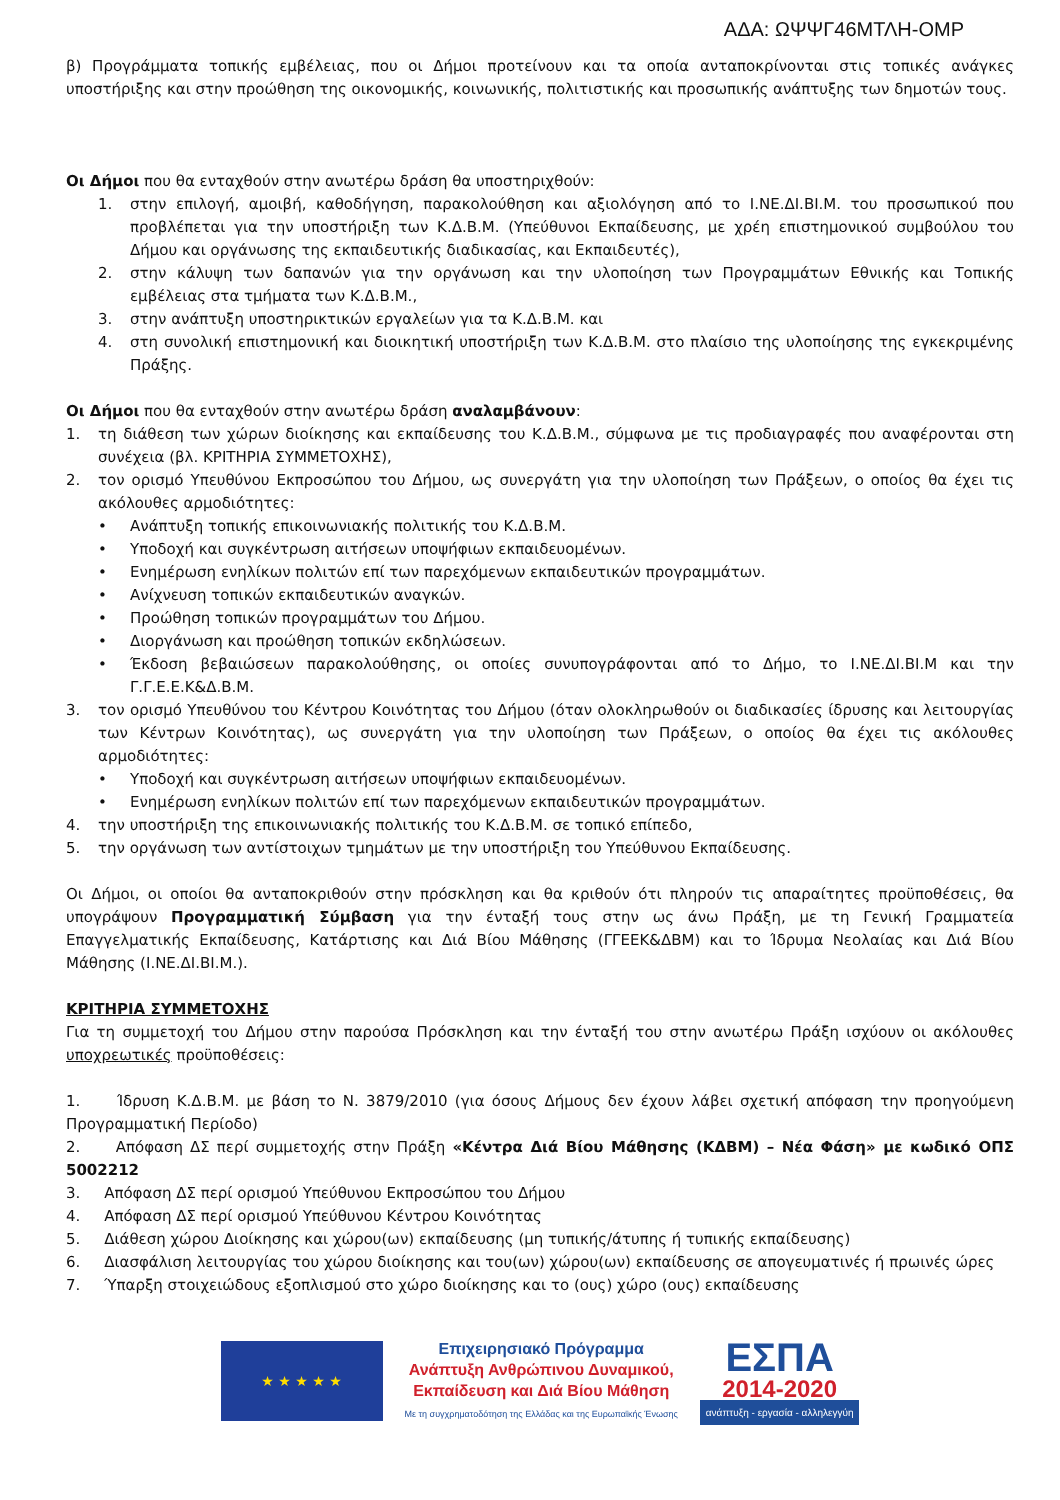ΑΔΑ: ΩΨΨΓ46ΜΤΛΗ-ΟΜΡ
β) Προγράμματα τοπικής εμβέλειας, που οι Δήμοι προτείνουν και τα οποία ανταποκρίνονται στις τοπικές ανάγκες υποστήριξης και στην προώθηση της οικονομικής, κοινωνικής, πολιτιστικής και προσωπικής ανάπτυξης των δημοτών τους.
Οι Δήμοι που θα ενταχθούν στην ανωτέρω δράση θα υποστηριχθούν:
1. στην επιλογή, αμοιβή, καθοδήγηση, παρακολούθηση και αξιολόγηση από το Ι.ΝΕ.ΔΙ.ΒΙ.Μ. του προσωπικού που προβλέπεται για την υποστήριξη των Κ.Δ.Β.Μ. (Υπεύθυνοι Εκπαίδευσης, με χρέη επιστημονικού συμβούλου του Δήμου και οργάνωσης της εκπαιδευτικής διαδικασίας, και Εκπαιδευτές),
2. στην κάλυψη των δαπανών για την οργάνωση και την υλοποίηση των Προγραμμάτων Εθνικής και Τοπικής εμβέλειας στα τμήματα των Κ.Δ.Β.Μ.,
3. στην ανάπτυξη υποστηρικτικών εργαλείων για τα Κ.Δ.Β.Μ. και
4. στη συνολική επιστημονική και διοικητική υποστήριξη των Κ.Δ.Β.Μ. στο πλαίσιο της υλοποίησης της εγκεκριμένης Πράξης.
Οι Δήμοι που θα ενταχθούν στην ανωτέρω δράση αναλαμβάνουν:
1. τη διάθεση των χώρων διοίκησης και εκπαίδευσης του Κ.Δ.Β.Μ., σύμφωνα με τις προδιαγραφές που αναφέρονται στη συνέχεια (βλ. ΚΡΙΤΗΡΙΑ ΣΥΜΜΕΤΟΧΗΣ),
2. τον ορισμό Υπευθύνου Εκπροσώπου του Δήμου, ως συνεργάτη για την υλοποίηση των Πράξεων, ο οποίος θα έχει τις ακόλουθες αρμοδιότητες:
• Ανάπτυξη τοπικής επικοινωνιακής πολιτικής του Κ.Δ.Β.Μ.
• Υποδοχή και συγκέντρωση αιτήσεων υποψήφιων εκπαιδευομένων.
• Ενημέρωση ενηλίκων πολιτών επί των παρεχόμενων εκπαιδευτικών προγραμμάτων.
• Ανίχνευση τοπικών εκπαιδευτικών αναγκών.
• Προώθηση τοπικών προγραμμάτων του Δήμου.
• Διοργάνωση και προώθηση τοπικών εκδηλώσεων.
• Έκδοση βεβαιώσεων παρακολούθησης, οι οποίες συνυπογράφονται από το Δήμο, το Ι.ΝΕ.ΔΙ.ΒΙ.Μ και την Γ.Γ.Ε.Ε.Κ&Δ.Β.Μ.
3. τον ορισμό Υπευθύνου του Κέντρου Κοινότητας του Δήμου (όταν ολοκληρωθούν οι διαδικασίες ίδρυσης και λειτουργίας των Κέντρων Κοινότητας), ως συνεργάτη για την υλοποίηση των Πράξεων, ο οποίος θα έχει τις ακόλουθες αρμοδιότητες:
• Υποδοχή και συγκέντρωση αιτήσεων υποψήφιων εκπαιδευομένων.
• Ενημέρωση ενηλίκων πολιτών επί των παρεχόμενων εκπαιδευτικών προγραμμάτων.
4. την υποστήριξη της επικοινωνιακής πολιτικής του Κ.Δ.Β.Μ. σε τοπικό επίπεδο,
5. την οργάνωση των αντίστοιχων τμημάτων με την υποστήριξη του Υπεύθυνου Εκπαίδευσης.
Οι Δήμοι, οι οποίοι θα ανταποκριθούν στην πρόσκληση και θα κριθούν ότι πληρούν τις απαραίτητες προϋποθέσεις, θα υπογράψουν Προγραμματική Σύμβαση για την ένταξή τους στην ως άνω Πράξη, με τη Γενική Γραμματεία Επαγγελματικής Εκπαίδευσης, Κατάρτισης και Διά Βίου Μάθησης (ΓΓΕΕΚ&ΔΒΜ) και το Ίδρυμα Νεολαίας και Διά Βίου Μάθησης (Ι.ΝΕ.ΔΙ.ΒΙ.Μ.).
ΚΡΙΤΗΡΙΑ ΣΥΜΜΕΤΟΧΗΣ
Για τη συμμετοχή του Δήμου στην παρούσα Πρόσκληση και την ένταξή του στην ανωτέρω Πράξη ισχύουν οι ακόλουθες υποχρεωτικές προϋποθέσεις:
1. Ίδρυση Κ.Δ.Β.Μ. με βάση το Ν. 3879/2010 (για όσους Δήμους δεν έχουν λάβει σχετική απόφαση την προηγούμενη Προγραμματική Περίοδο)
2. Απόφαση ΔΣ περί συμμετοχής στην Πράξη «Κέντρα Διά Βίου Μάθησης (ΚΔΒΜ) – Νέα Φάση» με κωδικό ΟΠΣ 5002212
3. Απόφαση ΔΣ περί ορισμού Υπεύθυνου Εκπροσώπου του Δήμου
4. Απόφαση ΔΣ περί ορισμού Υπεύθυνου Κέντρου Κοινότητας
5. Διάθεση χώρου Διοίκησης και χώρου(ων) εκπαίδευσης (μη τυπικής/άτυπης ή τυπικής εκπαίδευσης)
6. Διασφάλιση λειτουργίας του χώρου διοίκησης και του(ων) χώρου(ων) εκπαίδευσης σε απογευματινές ή πρωινές ώρες
7. Ύπαρξη στοιχειώδους εξοπλισμού στο χώρο διοίκησης και το (ους) χώρο (ους) εκπαίδευσης
★ ★ ★ ★ ★
Επιχειρησιακό Πρόγραμμα
Ανάπτυξη Ανθρώπινου Δυναμικού,
Εκπαίδευση και Διά Βίου Μάθηση
Με τη συγχρηματοδότηση της Ελλάδας και της Ευρωπαϊκής Ένωσης
ΕΣΠΑ
2014-2020
ανάπτυξη - εργασία - αλληλεγγύη